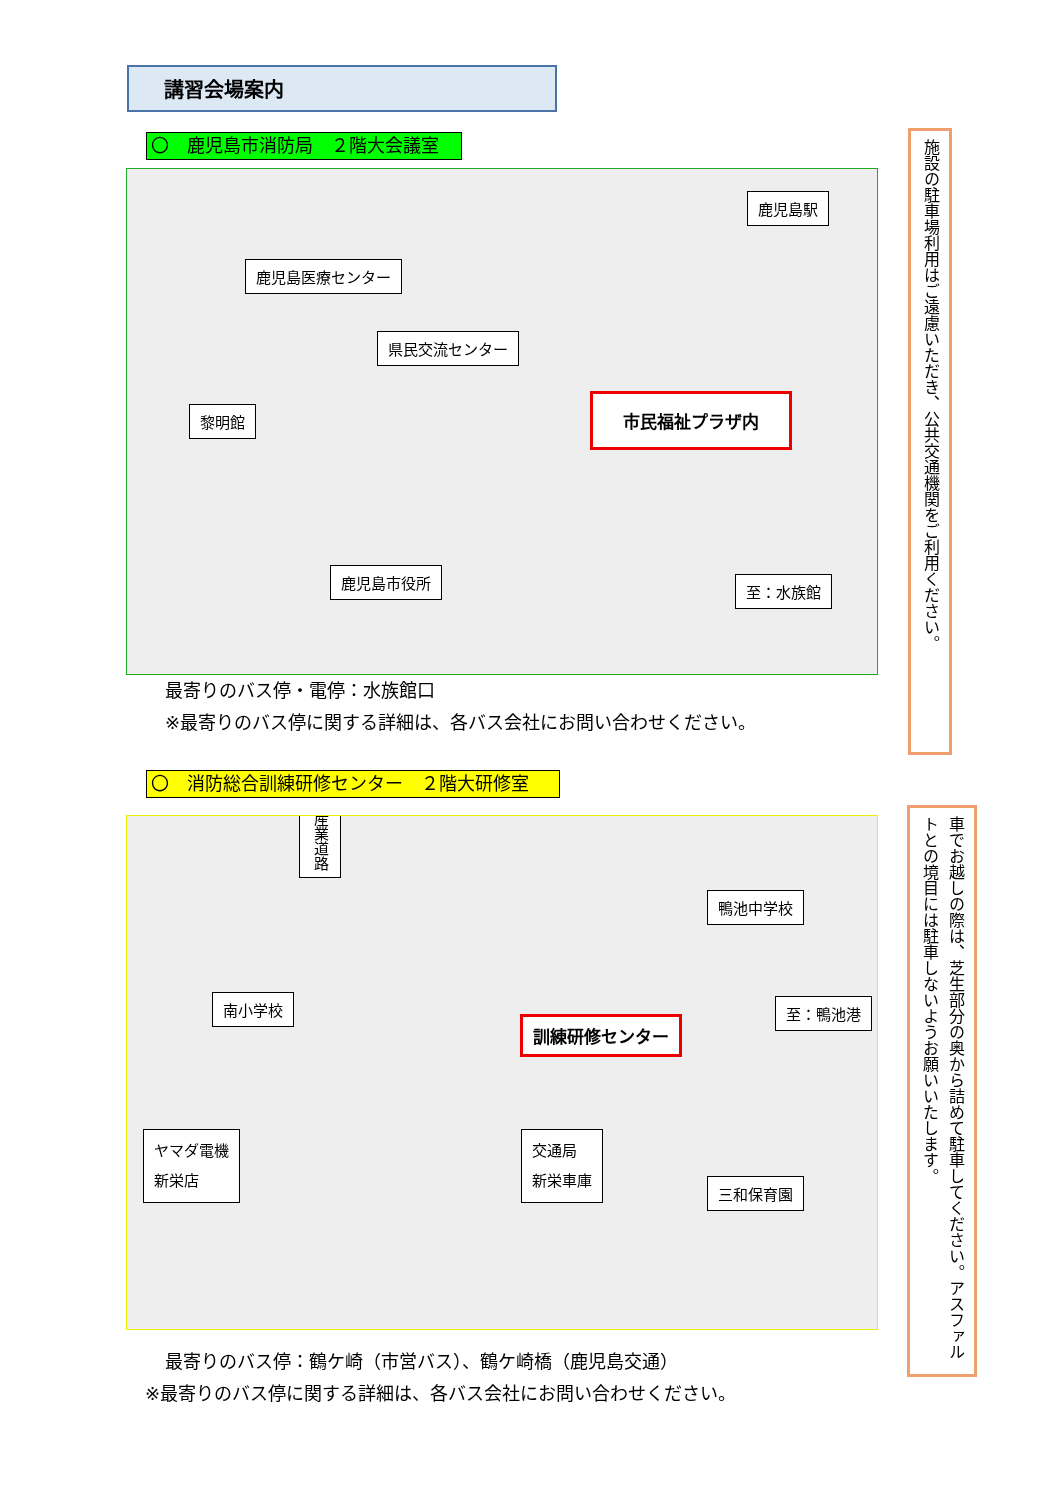講習会場案内
〇　鹿児島市消防局　２階大会議室
鹿児島医療センター
鹿児島駅
県民交流センター
黎明館
市民福祉プラザ内
鹿児島市役所
至：水族館
最寄りのバス停・電停：水族館口
※最寄りのバス停に関する詳細は、各バス会社にお問い合わせください。
〇　消防総合訓練研修センター　２階大研修室
産業道路
鴨池中学校
南小学校 至：鴨池港
訓練研修センター
ヤマダ電機
新栄店
交通局
新栄車庫
三和保育園
最寄りのバス停：鶴ケ崎（市営バス）、鶴ケ崎橋（鹿児島交通）
※最寄りのバス停に関する詳細は、各バス会社にお問い合わせください。
施設の駐車場利用はご遠慮いただき、公共交通機関をご利用ください。
車でお越しの際は、芝生部分の奥から詰めて駐車してください。アスファルトとの境目には駐車しないようお願いいたします。